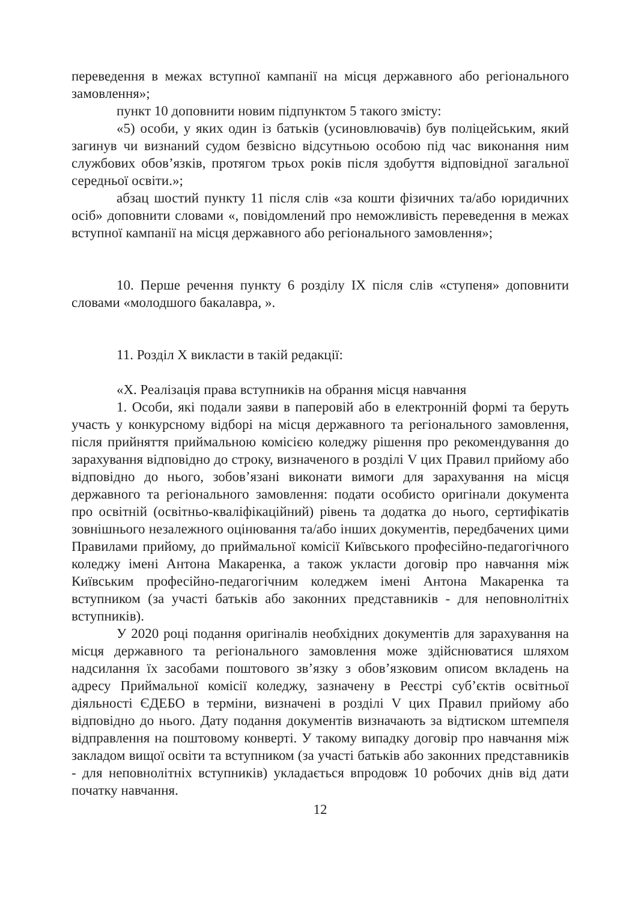переведення в межах вступної кампанії на місця державного або регіонального замовлення»;
пункт 10 доповнити новим підпунктом 5 такого змісту:
«5) особи, у яких один із батьків (усиновлювачів) був поліцейським, який загинув чи визнаний судом безвісно відсутньою особою під час виконання ним службових обов’язків, протягом трьох років після здобуття відповідної загальної середньої освіти.»;
абзац шостий пункту 11 після слів «за кошти фізичних та/або юридичних осіб» доповнити словами «, повідомлений про неможливість переведення в межах вступної кампанії на місця державного або регіонального замовлення»;
10. Перше речення пункту 6 розділу IX після слів «ступеня» доповнити словами «молодшого бакалавра, ».
11. Розділ X викласти в такій редакції:
«X. Реалізація права вступників на обрання місця навчання
1. Особи, які подали заяви в паперовій або в електронній формі та беруть участь у конкурсному відборі на місця державного та регіонального замовлення, після прийняття приймальною комісією коледжу рішення про рекомендування до зарахування відповідно до строку, визначеного в розділі V цих Правил прийому або відповідно до нього, зобов’язані виконати вимоги для зарахування на місця державного та регіонального замовлення: подати особисто оригінали документа про освітній (освітньо-кваліфікаційний) рівень та додатка до нього, сертифікатів зовнішнього незалежного оцінювання та/або інших документів, передбачених цими Правилами прийому, до приймальної комісії Київського професійно-педагогічного коледжу імені Антона Макаренка, а також укласти договір про навчання між Київським професійно-педагогічним коледжем імені Антона Макаренка та вступником (за участі батьків або законних представників - для неповнолітніх вступників).
У 2020 році подання оригіналів необхідних документів для зарахування на місця державного та регіонального замовлення може здійснюватися шляхом надсилання їх засобами поштового зв’язку з обов’язковим описом вкладень на адресу Приймальної комісії коледжу, зазначену в Реєстрі суб’єктів освітньої діяльності ЄДЕБО в терміни, визначені в розділі V цих Правил прийому або відповідно до нього. Дату подання документів визначають за відтиском штемпеля відправлення на поштовому конверті. У такому випадку договір про навчання між закладом вищої освіти та вступником (за участі батьків або законних представників - для неповнолітніх вступників) укладається впродовж 10 робочих днів від дати початку навчання.
12